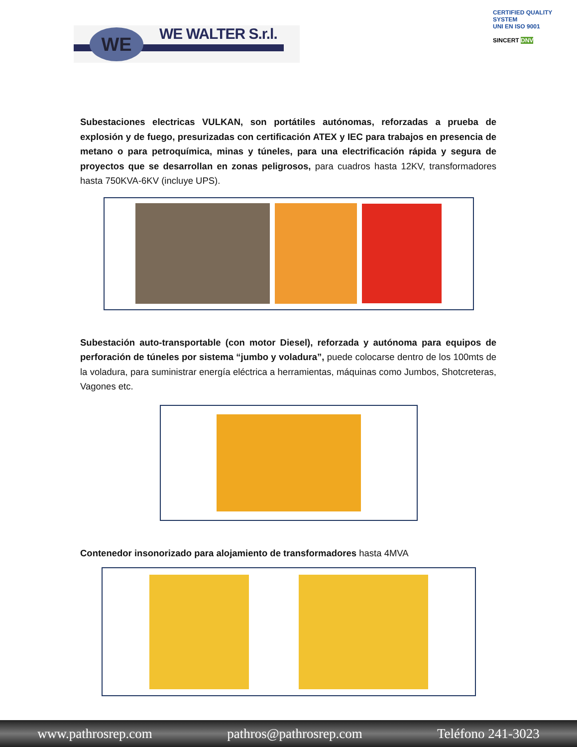WE WE WALTER S.r.l.
CERTIFIED QUALITY SYSTEM
UNI EN ISO 9001
SINCERT DNV
Subestaciones electricas VULKAN, son portátiles autónomas, reforzadas a prueba de explosión y de fuego, presurizadas con certificación ATEX y IEC para trabajos en presencia de metano o para petroquímica, minas y túneles, para una electrificación rápida y segura de proyectos que se desarrollan en zonas peligrosos, para cuadros hasta 12KV, transformadores hasta 750KVA-6KV (incluye UPS).
Subestación auto-transportable (con motor Diesel), reforzada y autónoma para equipos de perforación de túneles por sistema “jumbo y voladura”, puede colocarse dentro de los 100mts de la voladura, para suministrar energía eléctrica a herramientas, máquinas como Jumbos, Shotcreteras, Vagones etc.
Contenedor insonorizado para alojamiento de transformadores hasta 4MVA
www.pathrosrep.com pathros@pathrosrep.com Teléfono 241-3023